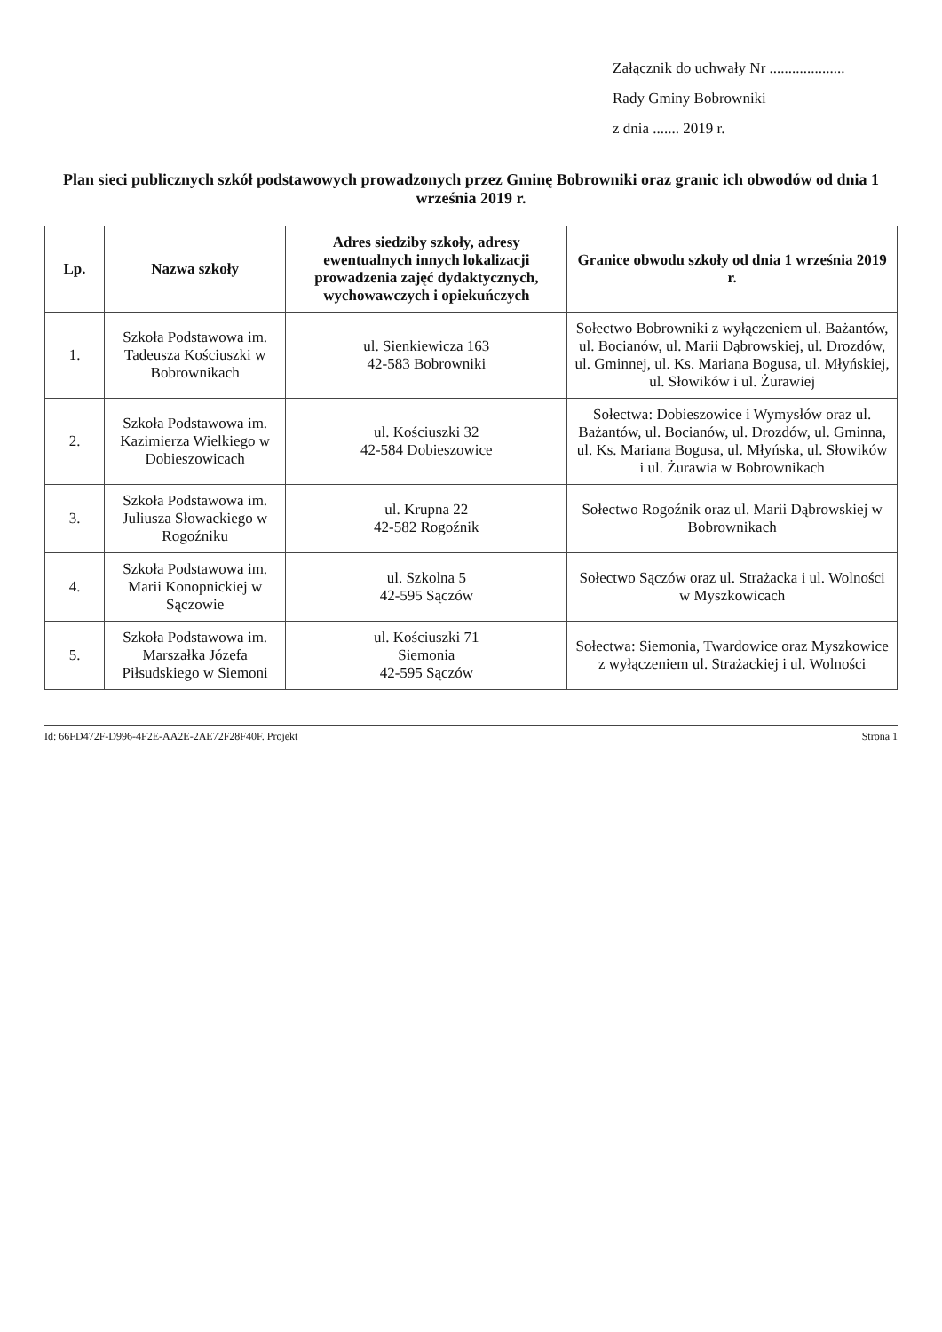Załącznik do uchwały Nr ....................
Rady Gminy Bobrowniki
z dnia ....... 2019 r.
Plan sieci publicznych szkół podstawowych prowadzonych przez Gminę Bobrowniki oraz granic ich obwodów od dnia 1 września 2019 r.
| Lp. | Nazwa szkoły | Adres siedziby szkoły, adresy ewentualnych innych lokalizacji prowadzenia zajęć dydaktycznych, wychowawczych i opiekuńczych | Granice obwodu szkoły od dnia 1 września 2019 r. |
| --- | --- | --- | --- |
| 1. | Szkoła Podstawowa im. Tadeusza Kościuszki w Bobrownikach | ul. Sienkiewicza 163 42-583 Bobrowniki | Sołectwo Bobrowniki z wyłączeniem ul. Bażantów, ul. Bocianów, ul. Marii Dąbrowskiej, ul. Drozdów, ul. Gminnej, ul. Ks. Mariana Bogusa, ul. Młyńskiej, ul. Słowików i ul. Żurawiej |
| 2. | Szkoła Podstawowa im. Kazimierza Wielkiego w Dobieszowicach | ul. Kościuszki 32 42-584 Dobieszowice | Sołectwa: Dobieszowice i Wymysłów oraz ul. Bażantów, ul. Bocianów, ul. Drozdów, ul. Gminna, ul. Ks. Mariana Bogusa, ul. Młyńska, ul. Słowików i ul. Żurawia w Bobrownikach |
| 3. | Szkoła Podstawowa im. Juliusza Słowackiego w Rogoźniku | ul. Krupna 22 42-582 Rogoźnik | Sołectwo Rogoźnik oraz ul. Marii Dąbrowskiej w Bobrownikach |
| 4. | Szkoła Podstawowa im. Marii Konopnickiej w Sączowie | ul. Szkolna 5 42-595 Sączów | Sołectwo Sączów oraz ul. Strażacka i ul. Wolności w Myszkowicach |
| 5. | Szkoła Podstawowa im. Marszałka Józefa Piłsudskiego w Siemoni | ul. Kościuszki 71 Siemonia 42-595 Sączów | Sołectwa: Siemonia, Twardowice oraz Myszkowice z wyłączeniem ul. Strażackiej i ul. Wolności |
Id: 66FD472F-D996-4F2E-AA2E-2AE72F28F40F. Projekt Strona 1